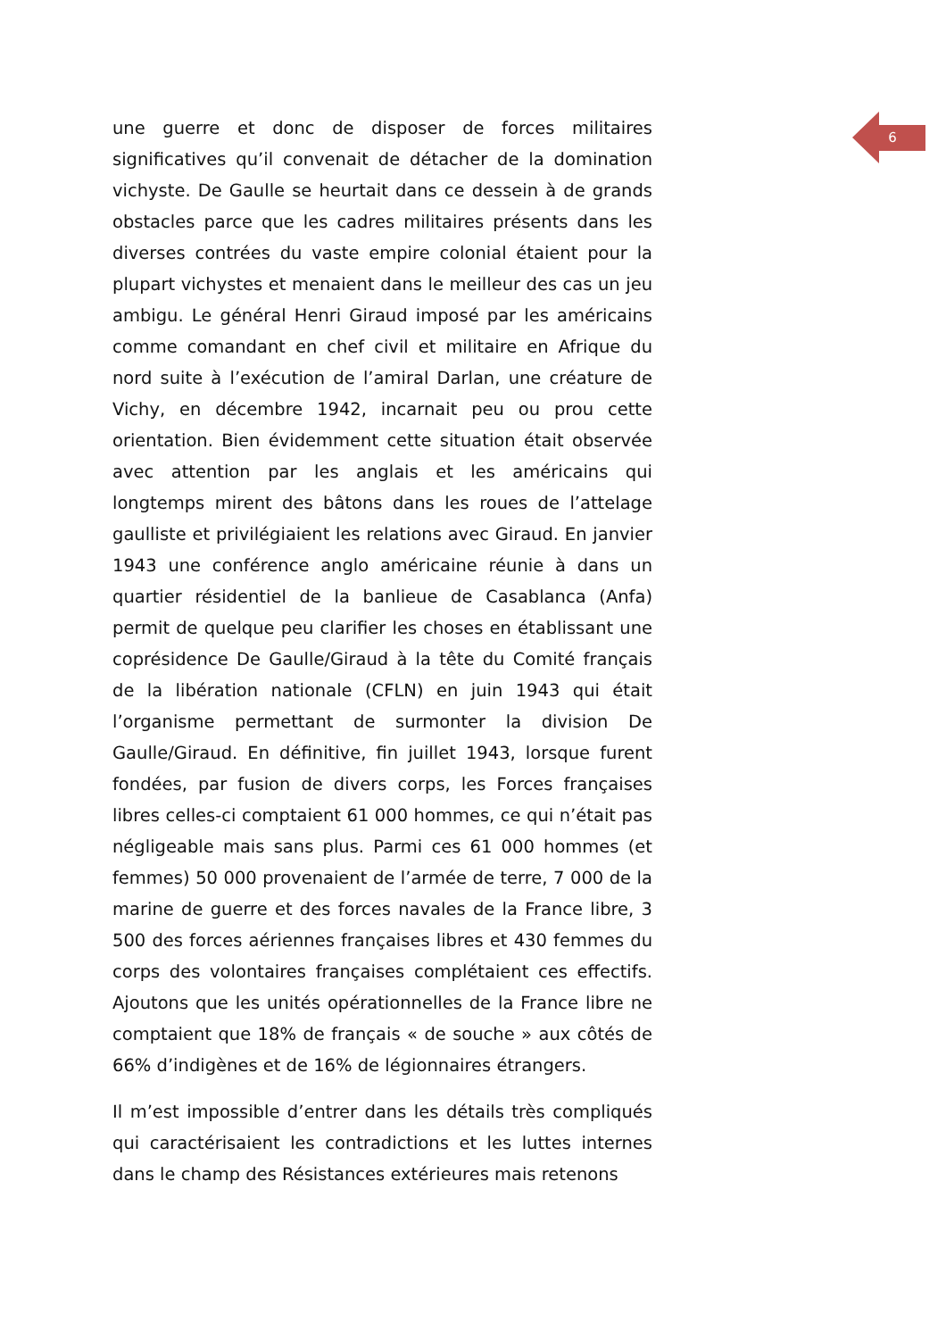6
une guerre et donc de disposer de forces militaires significatives qu’il convenait de détacher de la domination vichyste. De Gaulle se heurtait dans ce dessein à de grands obstacles parce que les cadres militaires présents dans les diverses contrées du vaste empire colonial étaient pour la plupart vichystes et menaient dans le meilleur des cas un jeu ambigu. Le général Henri Giraud imposé par les américains comme comandant en chef civil et militaire en Afrique du nord suite à l’exécution de l’amiral Darlan, une créature de Vichy, en décembre 1942, incarnait peu ou prou cette orientation. Bien évidemment cette situation était observée avec attention par les anglais et les américains qui longtemps mirent des bâtons dans les roues de l’attelage gaulliste et privilégiaient les relations avec Giraud. En janvier 1943 une conférence anglo américaine réunie à dans un quartier résidentiel de la banlieue de Casablanca (Anfa) permit de quelque peu clarifier les choses en établissant une coprésidence De Gaulle/Giraud à la tête du Comité français de la libération nationale (CFLN) en juin 1943 qui était l’organisme permettant de surmonter la division De Gaulle/Giraud. En définitive, fin juillet 1943, lorsque furent fondées, par fusion de divers corps, les Forces françaises libres celles-ci comptaient 61 000 hommes, ce qui n’était pas négligeable mais sans plus. Parmi ces 61 000 hommes (et femmes) 50 000 provenaient de l’armée de terre, 7 000 de la marine de guerre et des forces navales de la France libre, 3 500 des forces aériennes françaises libres et 430 femmes du corps des volontaires françaises complétaient ces effectifs. Ajoutons que les unités opérationnelles de la France libre ne comptaient que 18% de français « de souche » aux côtés de 66% d’indigènes et de 16% de légionnaires étrangers.
Il m’est impossible d’entrer dans les détails très compliqués qui caractérisaient les contradictions et les luttes internes dans le champ des Résistances extérieures mais retenons